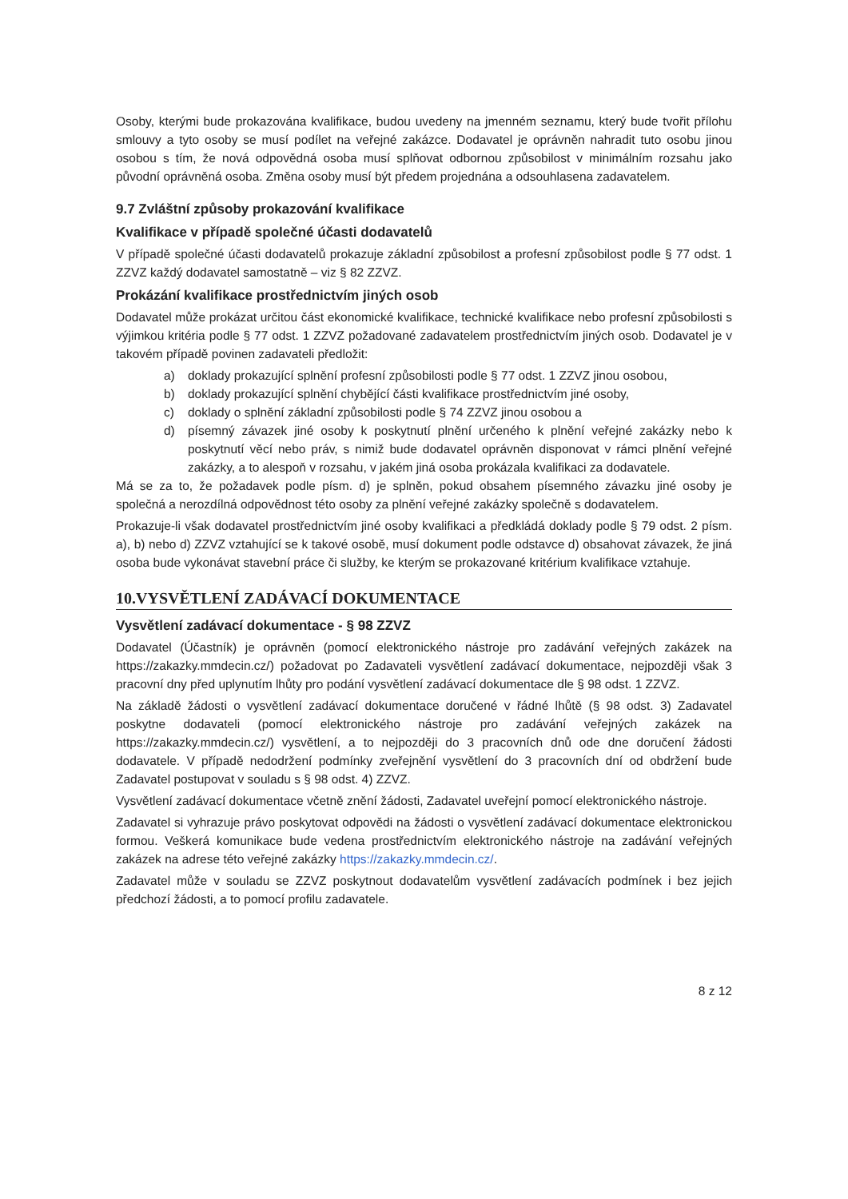Osoby, kterými bude prokazována kvalifikace, budou uvedeny na jmenném seznamu, který bude tvořit přílohu smlouvy a tyto osoby se musí podílet na veřejné zakázce. Dodavatel je oprávněn nahradit tuto osobu jinou osobou s tím, že nová odpovědná osoba musí splňovat odbornou způsobilost v minimálním rozsahu jako původní oprávněná osoba. Změna osoby musí být předem projednána a odsouhlasena zadavatelem.
9.7 Zvláštní způsoby prokazování kvalifikace
Kvalifikace v případě společné účasti dodavatelů
V případě společné účasti dodavatelů prokazuje základní způsobilost a profesní způsobilost podle § 77 odst. 1 ZZVZ každý dodavatel samostatně – viz § 82 ZZVZ.
Prokázání kvalifikace prostřednictvím jiných osob
Dodavatel může prokázat určitou část ekonomické kvalifikace, technické kvalifikace nebo profesní způsobilosti s výjimkou kritéria podle § 77 odst. 1 ZZVZ požadované zadavatelem prostřednictvím jiných osob. Dodavatel je v takovém případě povinen zadavateli předložit:
a) doklady prokazující splnění profesní způsobilosti podle § 77 odst. 1 ZZVZ jinou osobou,
b) doklady prokazující splnění chybějící části kvalifikace prostřednictvím jiné osoby,
c) doklady o splnění základní způsobilosti podle § 74 ZZVZ jinou osobou a
d) písemný závazek jiné osoby k poskytnutí plnění určeného k plnění veřejné zakázky nebo k poskytnutí věcí nebo práv, s nimiž bude dodavatel oprávněn disponovat v rámci plnění veřejné zakázky, a to alespoň v rozsahu, v jakém jiná osoba prokázala kvalifikaci za dodavatele.
Má se za to, že požadavek podle písm. d) je splněn, pokud obsahem písemného závazku jiné osoby je společná a nerozdílná odpovědnost této osoby za plnění veřejné zakázky společně s dodavatelem.
Prokazuje-li však dodavatel prostřednictvím jiné osoby kvalifikaci a předkládá doklady podle § 79 odst. 2 písm. a), b) nebo d) ZZVZ vztahující se k takové osobě, musí dokument podle odstavce d) obsahovat závazek, že jiná osoba bude vykonávat stavební práce či služby, ke kterým se prokazované kritérium kvalifikace vztahuje.
10.VYSVĚTLENÍ ZADÁVACÍ DOKUMENTACE
Vysvětlení zadávací dokumentace - § 98 ZZVZ
Dodavatel (Účastník) je oprávněn (pomocí elektronického nástroje pro zadávání veřejných zakázek na https://zakazky.mmdecin.cz/) požadovat po Zadavateli vysvětlení zadávací dokumentace, nejpozději však 3 pracovní dny před uplynutím lhůty pro podání vysvětlení zadávací dokumentace dle § 98 odst. 1 ZZVZ.
Na základě žádosti o vysvětlení zadávací dokumentace doručené v řádné lhůtě (§ 98 odst. 3) Zadavatel poskytne dodavateli (pomocí elektronického nástroje pro zadávání veřejných zakázek na https://zakazky.mmdecin.cz/) vysvětlení, a to nejpozději do 3 pracovních dnů ode dne doručení žádosti dodavatele. V případě nedodržení podmínky zveřejnění vysvětlení do 3 pracovních dní od obdržení bude Zadavatel postupovat v souladu s § 98 odst. 4) ZZVZ.
Vysvětlení zadávací dokumentace včetně znění žádosti, Zadavatel uveřejní pomocí elektronického nástroje.
Zadavatel si vyhrazuje právo poskytovat odpovědi na žádosti o vysvětlení zadávací dokumentace elektronickou formou. Veškerá komunikace bude vedena prostřednictvím elektronického nástroje na zadávání veřejných zakázek na adrese této veřejné zakázky https://zakazky.mmdecin.cz/.
Zadavatel může v souladu se ZZVZ poskytnout dodavatelům vysvětlení zadávacích podmínek i bez jejich předchozí žádosti, a to pomocí profilu zadavatele.
8 z 12